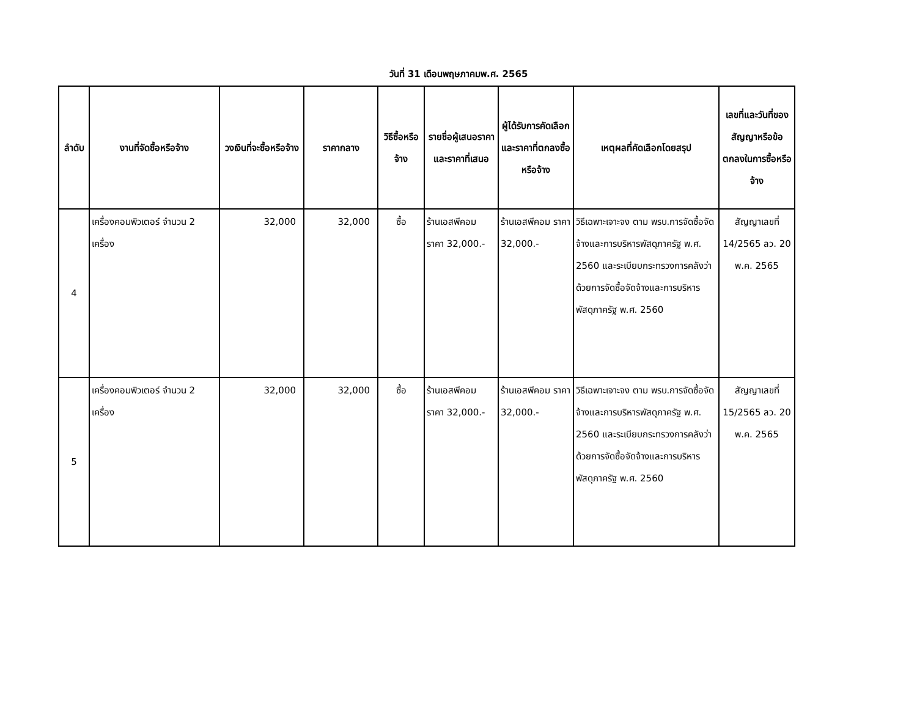วันที่ 31 เดือนพฤษภาคมพ.ศ. 2565
| ลำดับ | งานที่จัดซื้อหรือจ้าง | วงเงินที่จะซื้อหรือจ้าง | ราคากลาง | วิธีซื้อหรือจ้าง | รายชื่อผู้เสนอราคาและราคาที่เสนอ | ผู้ได้รับการคัดเลือกและราคาที่ตกลงซื้อหรือจ้าง | เหตุผลที่คัดเลือกโดยสรุป | เลขที่และวันที่ของสัญญาหรือข้อตกลงในการซื้อหรือจ้าง |
| --- | --- | --- | --- | --- | --- | --- | --- | --- |
| 4 | เครื่องคอมพิวเตอร์ จำนวน 2 เครื่อง | 32,000 | 32,000 | ซื้อ | ร้านเอสพีคอม ราคา 32,000.- | ร้านเอสพีคอม ราคา 32,000.- | วิธีเฉพาะเจาะจง ตาม พรบ.การจัดซื้อจัดจ้างและการบริหารพัสดุภาครัฐ พ.ศ. 2560 และระเบียบกระทรวงการคลังว่าด้วยการจัดซื้อจัดจ้างและการบริหารพัสดุภาครัฐ พ.ศ. 2560 | สัญญาเลขที่ 14/2565 ลว. 20 พ.ค. 2565 |
| 5 | เครื่องคอมพิวเตอร์ จำนวน 2 เครื่อง | 32,000 | 32,000 | ซื้อ | ร้านเอสพีคอม ราคา 32,000.- | ร้านเอสพีคอม ราคา 32,000.- | วิธีเฉพาะเจาะจง ตาม พรบ.การจัดซื้อจัดจ้างและการบริหารพัสดุภาครัฐ พ.ศ. 2560 และระเบียบกระทรวงการคลังว่าด้วยการจัดซื้อจัดจ้างและการบริหารพัสดุภาครัฐ พ.ศ. 2560 | สัญญาเลขที่ 15/2565 ลว. 20 พ.ค. 2565 |